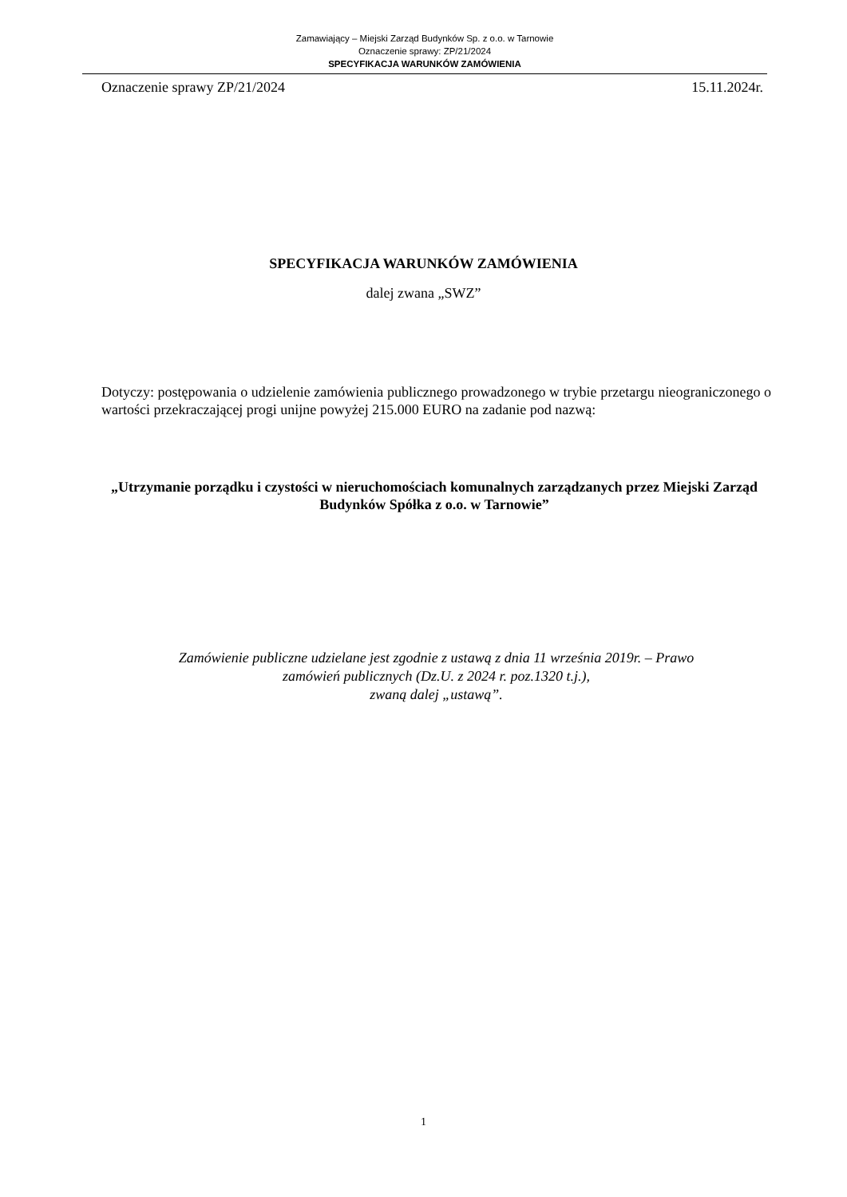Zamawiający – Miejski Zarząd Budynków Sp. z o.o. w Tarnowie
Oznaczenie sprawy: ZP/21/2024
SPECYFIKACJA WARUNKÓW ZAMÓWIENIA
Oznaczenie sprawy ZP/21/2024 15.11.2024r.
SPECYFIKACJA WARUNKÓW ZAMÓWIENIA
dalej zwana „SWZ”
Dotyczy: postępowania o udzielenie zamówienia publicznego prowadzonego w trybie przetargu nieograniczonego o wartości przekraczającej progi unijne powyżej 215.000 EURO na zadanie pod nazwą:
„Utrzymanie porządku i czystości w nieruchomościach komunalnych zarządzanych przez Miejski Zarząd Budynków Spółka z o.o. w Tarnowie”
Zamówienie publiczne udzielane jest zgodnie z ustawą z dnia 11 września 2019r. – Prawo
zamówień publicznych (Dz.U. z 2024 r. poz.1320 t.j.),
zwaną dalej „ustawą”.
1